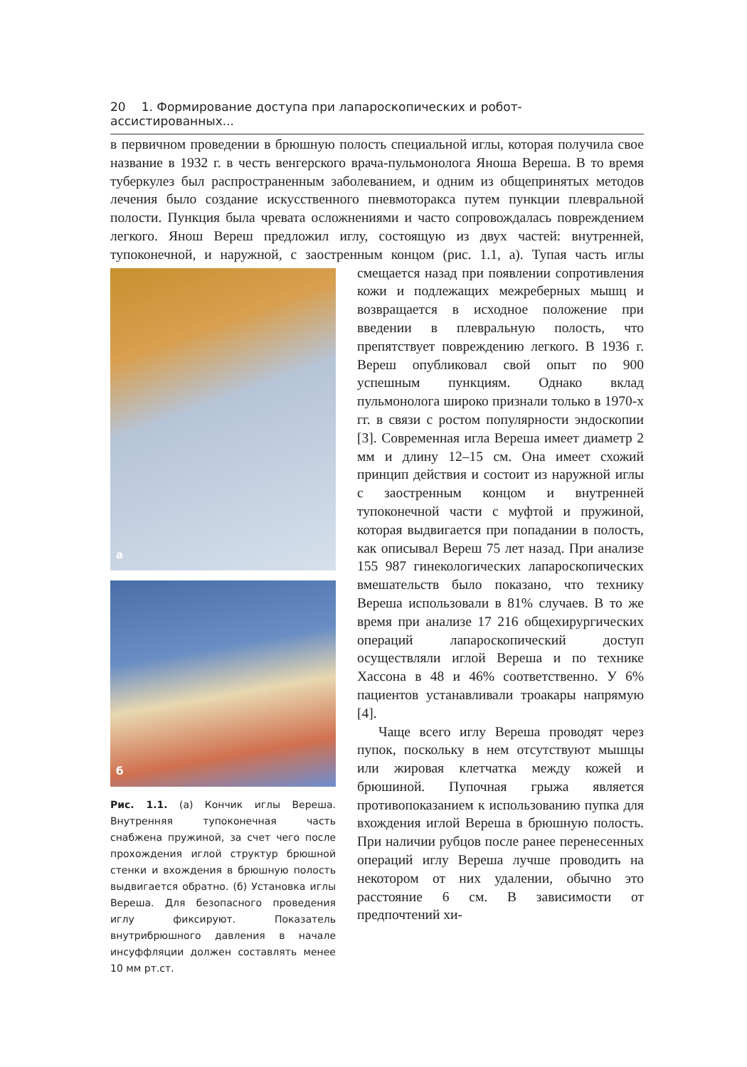20 1. Формирование доступа при лапароскопических и робот-ассистированных...
в первичном проведении в брюшную полость специальной иглы, которая получила свое название в 1932 г. в честь венгерского врача-пульмонолога Яноша Вереша. В то время туберкулез был распространенным заболеванием, и одним из общепринятых методов лечения было создание искусственного пневмоторакса путем пункции плевральной полости. Пункция была чревата осложнениями и часто сопровождалась повреждением легкого. Янош Вереш предложил иглу, состоящую из двух частей: внутренней, тупоконечной, и наружной, с заостренным концом (рис. 1.1, а). Тупая часть иглы а
б
Рис. 1.1. (а) Кончик иглы Вереша. Внутренняя тупоконечная часть снабжена пружиной, за счет чего после прохождения иглой структур брюшной стенки и вхождения в брюшную полость выдвигается обратно. (б) Установка иглы Вереша. Для безопасного проведения иглу фиксируют. Показатель внутрибрюшного давления в начале инсуффляции должен составлять менее 10 мм рт.ст. смещается назад при появлении сопротивления кожи и подлежащих межреберных мышц и возвращается в исходное положение при введении в плевральную полость, что препятствует повреждению легкого. В 1936 г. Вереш опубликовал свой опыт по 900 успешным пункциям. Однако вклад пульмонолога широко признали только в 1970-х гг. в связи с ростом популярности эндоскопии [3]. Современная игла Вереша имеет диаметр 2 мм и длину 12–15 см. Она имеет схожий принцип действия и состоит из наружной иглы с заостренным концом и внутренней тупоконечной части с муфтой и пружиной, которая выдвигается при попадании в полость, как описывал Вереш 75 лет назад. При анализе 155 987 гинекологических лапароскопических вмешательств было показано, что технику Вереша использовали в 81% случаев. В то же время при анализе 17 216 общехирургических операций лапароскопический доступ осуществляли иглой Вереша и по технике Хассона в 48 и 46% соответственно. У 6% пациентов устанавливали троакары напрямую [4].
Чаще всего иглу Вереша проводят через пупок, поскольку в нем отсутствуют мышцы или жировая клетчатка между кожей и брюшиной. Пупочная грыжа является противопоказанием к использованию пупка для вхождения иглой Вереша в брюшную полость. При наличии рубцов после ранее перенесенных операций иглу Вереша лучше проводить на некотором от них удалении, обычно это расстояние 6 см. В зависимости от предпочтений хи-